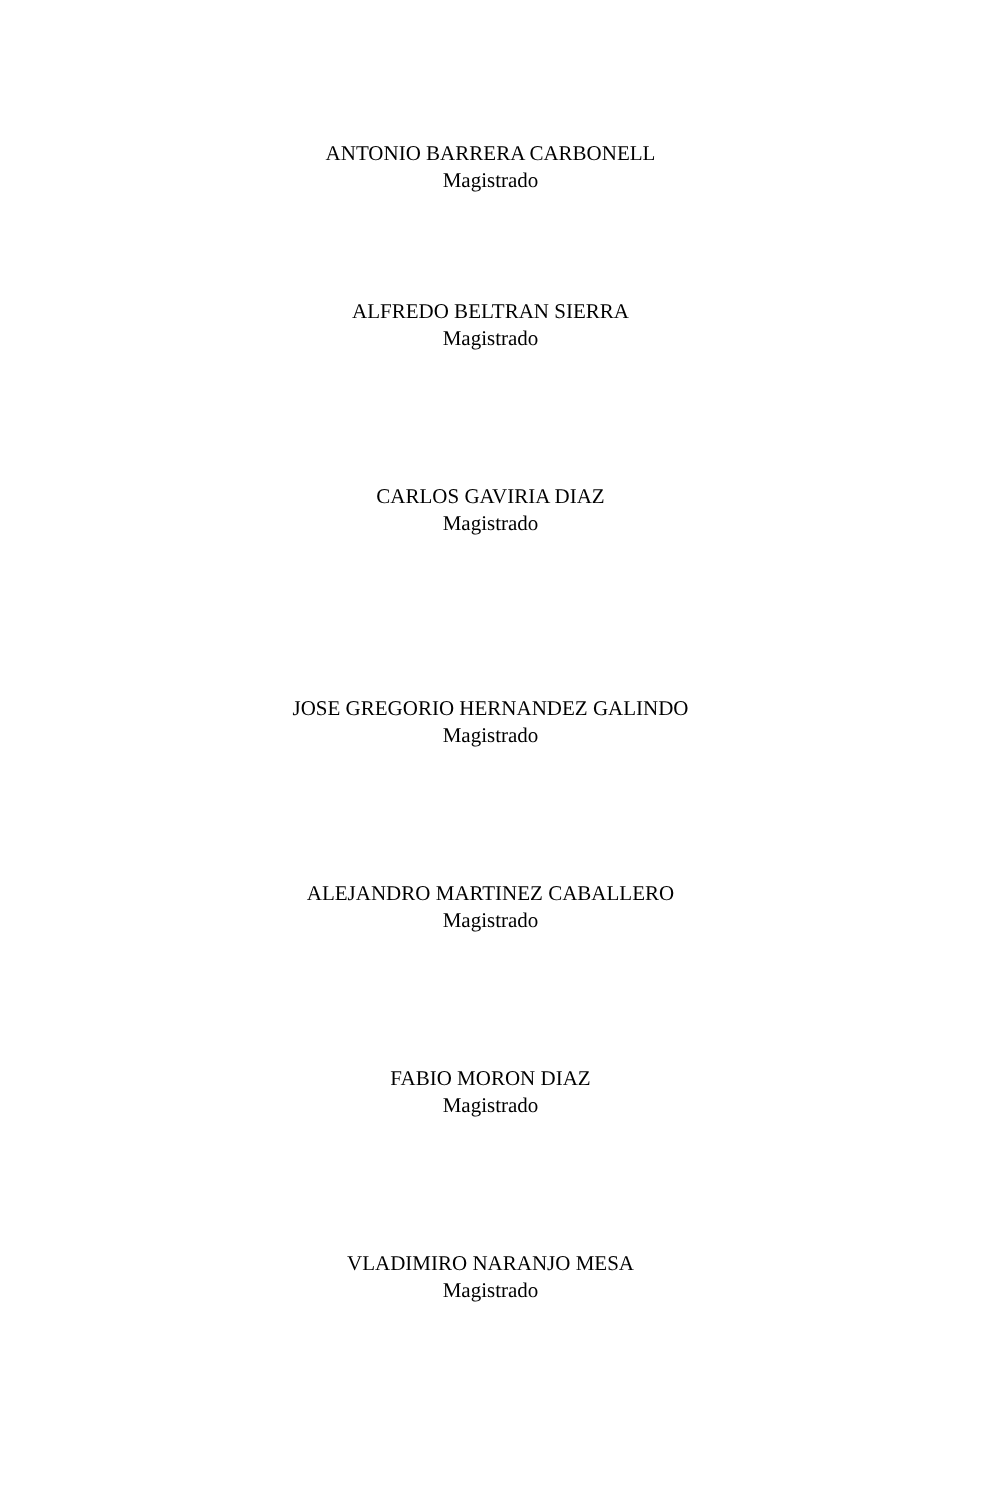ANTONIO BARRERA CARBONELL
Magistrado
ALFREDO BELTRAN SIERRA
Magistrado
CARLOS GAVIRIA DIAZ
Magistrado
JOSE GREGORIO HERNANDEZ GALINDO
Magistrado
ALEJANDRO MARTINEZ CABALLERO
Magistrado
FABIO MORON DIAZ
Magistrado
VLADIMIRO NARANJO MESA
Magistrado